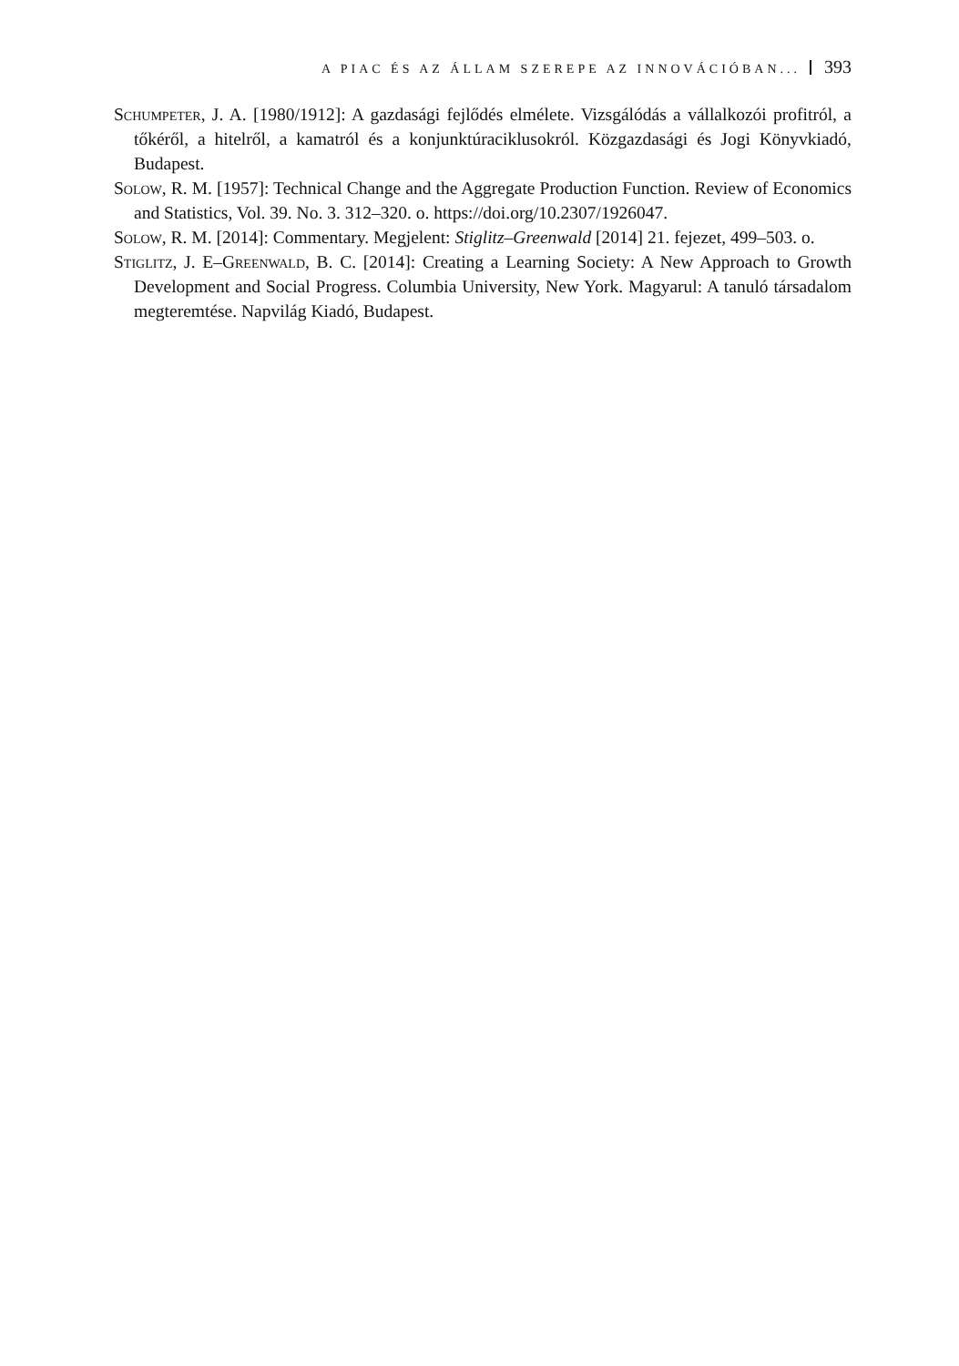A PIAC ÉS AZ ÁLLAM SZEREPE AZ INNOVÁCIÓBAN... 393
Schumpeter, J. A. [1980/1912]: A gazdasági fejlődés elmélete. Vizsgálódás a vállalkozói profitról, a tőkéről, a hitelről, a kamatról és a konjunktúraciklusokról. Közgazdasági és Jogi Könyvkiadó, Budapest.
Solow, R. M. [1957]: Technical Change and the Aggregate Production Function. Review of Economics and Statistics, Vol. 39. No. 3. 312–320. o. https://doi.org/10.2307/1926047.
Solow, R. M. [2014]: Commentary. Megjelent: Stiglitz–Greenwald [2014] 21. fejezet, 499–503. o.
Stiglitz, J. E–Greenwald, B. C. [2014]: Creating a Learning Society: A New Approach to Growth Development and Social Progress. Columbia University, New York. Magyarul: A tanuló társadalom megteremtése. Napvilág Kiadó, Budapest.